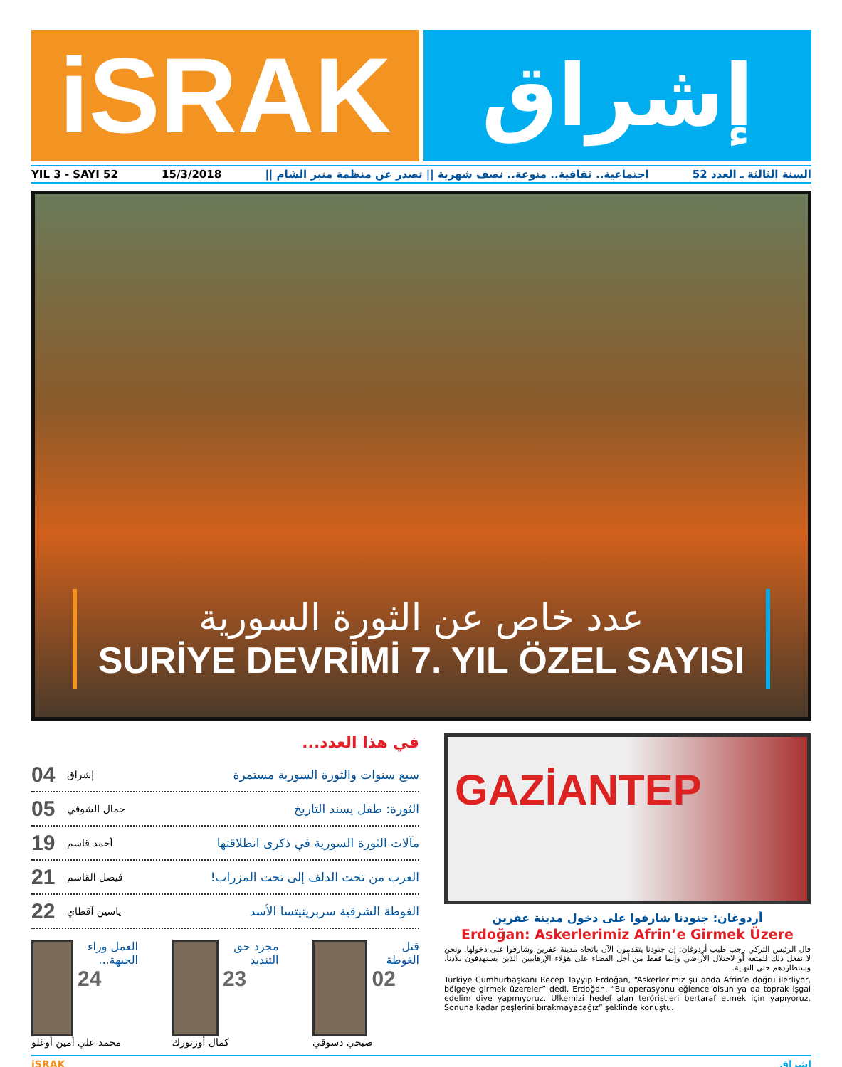iSRAK
إشراق
YIL 3 - SAYI 52 15/3/2018 اجتماعية.. ثقافية.. منوعة.. نصف شهرية || تصدر عن منظمة منبر الشام || السنة الثالثة ـ العدد 52
عدد خاص عن الثورة السورية
SURİYE DEVRİMİ 7. YIL ÖZEL SAYISI
في هذا العدد...
04 إشراق سبع سنوات والثورة السورية مستمرة
05 جمال الشوفي الثورة: طفل يسند التاريخ
19 أحمد قاسم مآلات الثورة السورية في ذكرى انطلاقتها
21 فيصل القاسم العرب من تحت الدلف إلى تحت المزراب!
22 ياسين آقطاي الغوطة الشرقية سربرينيتسا الأسد
العمل وراء الجبهة...
24
محمد علي أمين أوغلو
مجرد حق التنديد
23
كمال أوزتورك
قتل الغوطة
02
صبحي دسوقي
GAZİANTEP
أردوغان: جنودنا شارفوا على دخول مدينة عفرين
Erdoğan: Askerlerimiz Afrin’e Girmek Üzere
قال الرئيس التركي رجب طيب أردوغان: إن جنودنا يتقدمون الآن باتجاه مدينة عفرين وشارفوا على دخولها. ونحن لا نفعل ذلك للمتعة أو لاحتلال الأراضي وإنما فقط من أجل القضاء على هؤلاء الإرهابيين الذين يستهدفون بلادنا، وسنطاردهم حتى النهاية.
Türkiye Cumhurbaşkanı Recep Tayyip Erdoğan, “Askerlerimiz şu anda Afrin’e doğru ilerliyor, bölgeye girmek üzereler” dedi. Erdoğan, “Bu operasyonu eğlence olsun ya da toprak işgal edelim diye yapmıyoruz. Ülkemizi hedef alan teröristleri bertaraf etmek için yapıyoruz. Sonuna kadar peşlerini bırakmayacağız” şeklinde konuştu.
iSRAK إشراق